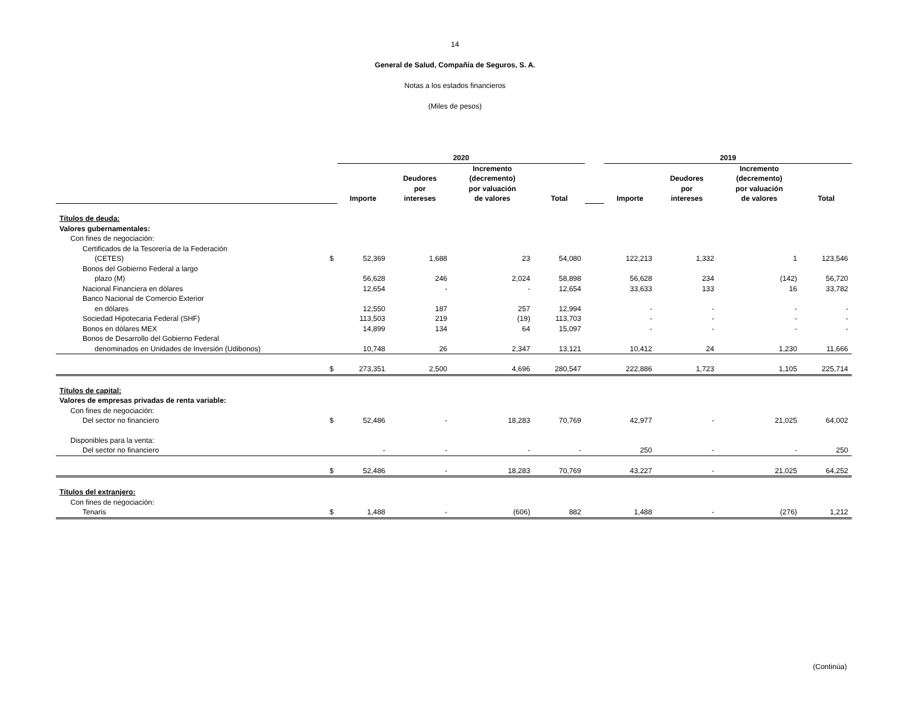14
General de Salud, Compañía de Seguros, S. A.
Notas a los estados financieros
(Miles de pesos)
| | | 2020 | | | | | 2019 | | | |
| --- | --- | --- | --- | --- | --- | --- | --- | --- | --- | --- |
| | | Importe | Deudores por intereses | Incremento (decremento) por valuación de valores | Total | | Importe | Deudores por intereses | Incremento (decremento) por valuación de valores | Total |
| Títulos de deuda: | | | | | | | | | | |
| Valores gubernamentales: | | | | | | | | | | |
| Con fines de negociación: | | | | | | | | | | |
| Certificados de la Tesorería de la Federación | | | | | | | | | | |
| (CETES) | $ | 52,369 | 1,688 | 23 | 54,080 | | 122,213 | 1,332 | 1 | 123,546 |
| Bonos del Gobierno Federal a largo | | | | | | | | | | |
| plazo (M) | | 56,628 | 246 | 2,024 | 58,898 | | 56,628 | 234 | (142) | 56,720 |
| Nacional Financiera en dólares | | 12,654 | - | - | 12,654 | | 33,633 | 133 | 16 | 33,782 |
| Banco Nacional de Comercio Exterior | | | | | | | | | | |
| en dólares | | 12,550 | 187 | 257 | 12,994 | | - | - | - | - |
| Sociedad Hipotecaria Federal (SHF) | | 113,503 | 219 | (19) | 113,703 | | - | - | - | - |
| Bonos en dólares MEX | | 14,899 | 134 | 64 | 15,097 | | - | - | - | - |
| Bonos de Desarrollo del Gobierno Federal | | | | | | | | | | |
| denominados en Unidades de Inversión (Udibonos) | | 10,748 | 26 | 2,347 | 13,121 | | 10,412 | 24 | 1,230 | 11,666 |
| | $ | 273,351 | 2,500 | 4,696 | 280,547 | | 222,886 | 1,723 | 1,105 | 225,714 |
| Títulos de capital: | | | | | | | | | | |
| Valores de empresas privadas de renta variable: | | | | | | | | | | |
| Con fines de negociación: | | | | | | | | | | |
| Del sector no financiero | $ | 52,486 | - | 18,283 | 70,769 | | 42,977 | - | 21,025 | 64,002 |
| Disponibles para la venta: | | | | | | | | | | |
| Del sector no financiero | | - | - | - | - | | 250 | - | - | 250 |
| | $ | 52,486 | - | 18,283 | 70,769 | | 43,227 | - | 21,025 | 64,252 |
| Títulos del extranjero: | | | | | | | | | | |
| Con fines de negociación: | | | | | | | | | | |
| Tenaris | $ | 1,488 | - | (606) | 882 | | 1,488 | - | (276) | 1,212 |
(Continúa)